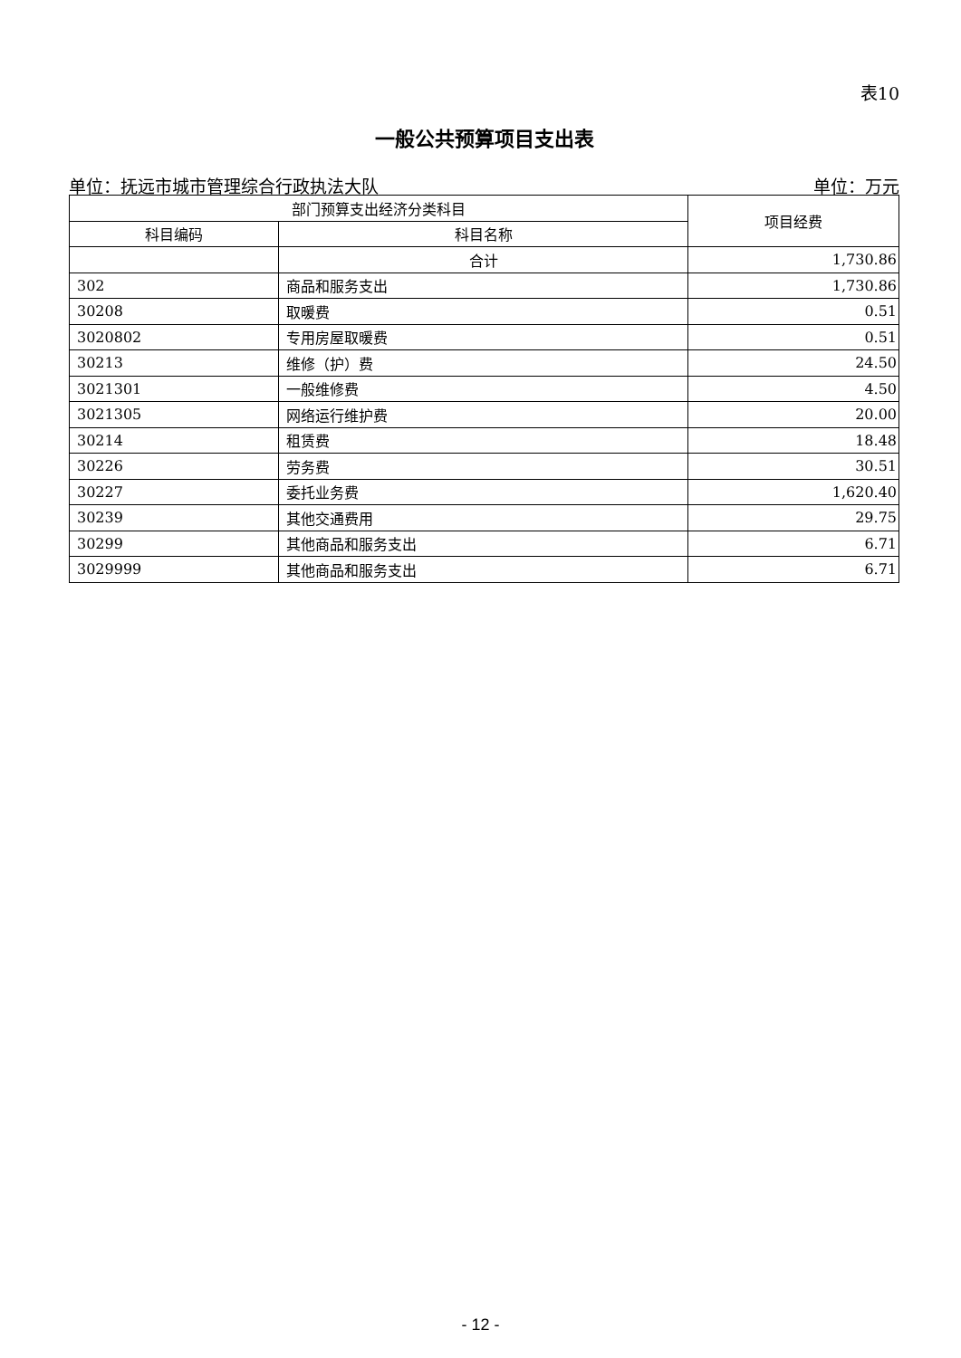表10
一般公共预算项目支出表
单位：抚远市城市管理综合行政执法大队 单位：万元
| 部门预算支出经济分类科目 | | 项目经费 |
| --- | --- | --- |
| 科目编码 | 科目名称 | |
| | 合计 | 1,730.86 |
| 302 | 商品和服务支出 | 1,730.86 |
| 30208 | 取暖费 | 0.51 |
| 3020802 | 专用房屋取暖费 | 0.51 |
| 30213 | 维修（护）费 | 24.50 |
| 3021301 | 一般维修费 | 4.50 |
| 3021305 | 网络运行维护费 | 20.00 |
| 30214 | 租赁费 | 18.48 |
| 30226 | 劳务费 | 30.51 |
| 30227 | 委托业务费 | 1,620.40 |
| 30239 | 其他交通费用 | 29.75 |
| 30299 | 其他商品和服务支出 | 6.71 |
| 3029999 | 其他商品和服务支出 | 6.71 |
- 12 -